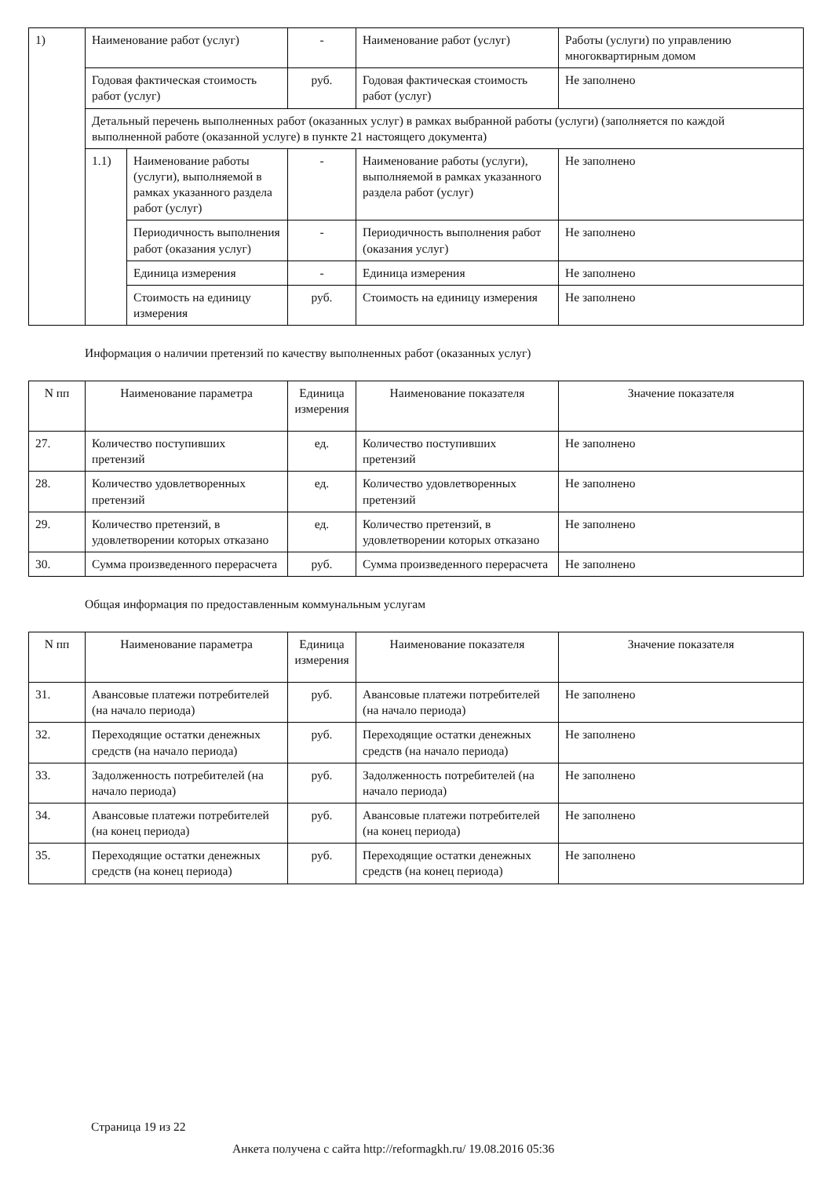| 1) | Наименование работ (услуг) | | - | Наименование работ (услуг) | Работы (услуги) по управлению многоквартирным домом |
| | Годовая фактическая стоимость работ (услуг) | | руб. | Годовая фактическая стоимость работ (услуг) | Не заполнено |
| | Детальный перечень выполненных работ (оказанных услуг) в рамках выбранной работы (услуги) (заполняется по каждой выполненной работе (оказанной услуге) в пункте 21 настоящего документа) | | | | |
| | 1.1) | Наименование работы (услуги), выполняемой в рамках указанного раздела работ (услуг) | - | Наименование работы (услуги), выполняемой в рамках указанного раздела работ (услуг) | Не заполнено |
| | | Периодичность выполнения работ (оказания услуг) | - | Периодичность выполнения работ (оказания услуг) | Не заполнено |
| | | Единица измерения | - | Единица измерения | Не заполнено |
| | | Стоимость на единицу измерения | руб. | Стоимость на единицу измерения | Не заполнено |
Информация о наличии претензий по качеству выполненных работ (оказанных услуг)
| N пп | Наименование параметра | Единица измерения | Наименование показателя | Значение показателя |
| --- | --- | --- | --- | --- |
| 27. | Количество поступивших претензий | ед. | Количество поступивших претензий | Не заполнено |
| 28. | Количество удовлетворенных претензий | ед. | Количество удовлетворенных претензий | Не заполнено |
| 29. | Количество претензий, в удовлетворении которых отказано | ед. | Количество претензий, в удовлетворении которых отказано | Не заполнено |
| 30. | Сумма произведенного перерасчета | руб. | Сумма произведенного перерасчета | Не заполнено |
Общая информация по предоставленным коммунальным услугам
| N пп | Наименование параметра | Единица измерения | Наименование показателя | Значение показателя |
| --- | --- | --- | --- | --- |
| 31. | Авансовые платежи потребителей (на начало периода) | руб. | Авансовые платежи потребителей (на начало периода) | Не заполнено |
| 32. | Переходящие остатки денежных средств (на начало периода) | руб. | Переходящие остатки денежных средств (на начало периода) | Не заполнено |
| 33. | Задолженность потребителей (на начало периода) | руб. | Задолженность потребителей (на начало периода) | Не заполнено |
| 34. | Авансовые платежи потребителей (на конец периода) | руб. | Авансовые платежи потребителей (на конец периода) | Не заполнено |
| 35. | Переходящие остатки денежных средств (на конец периода) | руб. | Переходящие остатки денежных средств (на конец периода) | Не заполнено |
Страница 19 из 22
Анкета получена с сайта http://reformagkh.ru/ 19.08.2016 05:36